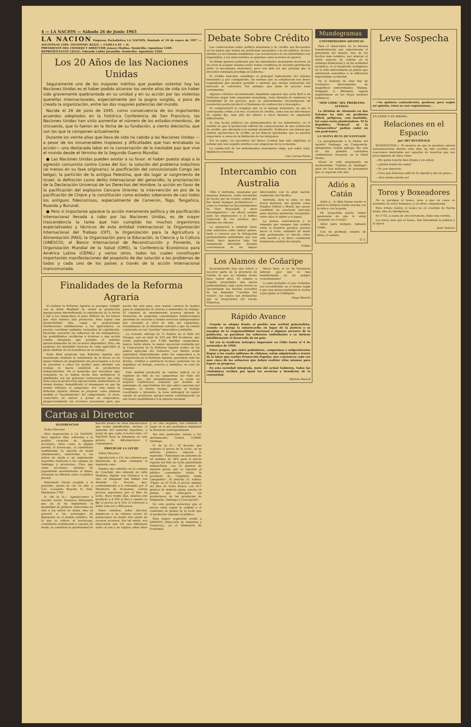4 — LA NACION — Sábado 26 de Junio 1965
LA NACION Empresa Periodística LA NACION, fundada el 14 de enero de 1917 — AGUSTINAS 1269. TELEFONO: 82222 — CASILLA 81 — D.
PRESIDENTE DEL CONSEJO Y DIRECTOR: Jenaro Medina. Domicilio: Agustinas 1269.
REPRESENTANTE LEGAL: Eduardo Labbé Jaramillo. Domicilio: Agustinas 1269.
Los 20 Años de las Naciones Unidas
Seguramente uno de los mayores méritos que puedan ostentar hoy las Naciones Unidas es el haber podido alcanzar los veinte años de vida sin haber sido gravemente quebrantada en su unidad y en su acción por las violentas querellas internacionales, especialmente por la pugna surgida, a poco de creada la organización, entre las dos mayores potencias del mundo.
Nacida el 26 de junio de 1945, como consecuencia de los importantes acuerdos adoptados en la histórica Conferencia de San Francisco, las Naciones Unidas han visto aumentar el número de los estados-miembros, de cincuenta, que lo fueron en la fecha de su fundación, a ciento dieciocho, que son los que la componen actualmente.
Durante los veinte años que lleva de vida ha cabido a las Naciones Unidas —a pesar de los innumerables tropiezos y dificultades que han entrabado su acción— una destacada labor en la conservación de la inestable paz que vive el mundo desde el término de la Segunda Guerra Mundial.
● Las Naciones Unidas pueden anotar a su favor: el haber puesto atajo a la agresión comunista contra Corea del Sur; la solución del problema indochino (al menos en su fase originaria); la pacificación del convulsionado Congo (ex belga); la partición de la antigua Palestina, que dio lugar al surgimiento de Israel; la definición como delito internacional del genocidio; la proclamación de la Declaración Universal de los Derechos del Hombre; la acción en favor de la pacificación del explosivo Cercano Oriente; la intervención en pro de la pacificación de Chipre y la constitución como estados soberanos de casi todos los antiguos fideicomisos, especialmente de Camerún, Togo, Tangañica, Ruanda y Burundi.
● Pero si importante aparece la acción meramente política y de pacificación internacional llevada a cabo por las Naciones Unidas, es de mayor trascendencia la tarea que han cumplido los muchos organismos especializados y técnicos de esta entidad internacional: la Organización Internacional del Trabajo (OIT), la Organización para la Agricultura y Alimentación (FAO); la Organización para la Educación, la Ciencia y la Cultura (UNESCO); el Banco Internacional de Reconstrucción y Fomento, la Organización Mundial de la Salud (OMS), la Conferencia Económica para América Latina (CEPAL) y varios otros, todos los cuales constituyen importantes manifestaciones del propósito de dar solución a los problemas de todos y cada uno de los países a través de la acción internacional mancomunada.
Finalidades de la Reforma Agraria
Al realizar la Reforma Agraria se persigue cumplir con la doble finalidad de elevar la producción agropecuaria intensificando la explotación de la tierra y dar a los campesinos el justo disfrute de los bienes que ellos mismos han producido. Para lograr una productividad alta, capaz de proporcionar retribuciones satisfactorias a los agricultores, es preciso coordinar unidades racionales de explotación, haciendo concurrir los esfuerzos de los trabajadores, las posibilidades crediticias y técnicas a una acción común integrada que permita el máximo aprovechamiento de los recursos disponibles. Esto, sin perjuicio del inviolable derecho de cada agricultor al pleno disfrute de los beneficios de su trabajo.
Sería fatal propiciar una Reforma Agraria que meramente alentara la subdivisión de la tierra en un mayor número de propietarios sin preocuparse a la vez de procurar a estos los medios para afrontar con ventaja su nueva condición de productores independientes. En el momento que sucediera algo semejante no se habría hecho sino multiplicar el minifundio con las gravosas consecuencias que éste tiene para la producción agropecuaria, manteniendo, al mismo tiempo, inmodificado el desamparo en que ha venido viviendo el campesino. Por esta razón la Reforma Agraria chilena se propone como primera medida el "asentamiento" del campesinado, es decir, convertirlo de obrero a jornal en empresario, proporcionándole los recursos necesarios para que pueda dar este paso, aun cuando carezca de medios para la adquisición de tierras y materiales de trabajo. El régimen de asentamiento acarrea además la formación de pequeñas comunidades habitacionales provistas de escuelas y demás servicios indispensables que elevarán el nivel de vida del campesino, rescatándolo de la inhumana soledad a que ha estado condenado en sus "pueblas" miserables y aisladas.
La reciente entrega de 11 fundos en el Valle del Choapa, con un total de 253 mil 394 hectáreas, que serán explotadas por 1.300 familias campesinas, marca, hasta ahora, la mayor operación realizada por la Corporación de la Reforma Agraria dentro de los planes agrícolas del Gobierno. Los fundos serán explotados bilateralmente entre los campesinos y la Corporación de la Reforma Agraria, aportando ésta las tierras, créditos y asistencia técnica, poniendo los ex inquilinos su trabajo, enseres y animales, en caso de tenerlos.
Esta medida producirá un cambio radical en el régimen de vida de los campesinos del Valle del Choapa, que, casi automáticamente se verán en mejores condiciones, teniendo por delante un panorama de expectativas del que antes carecían por completo. Al mismo tiempo, gracias al trabajo coordinado e intensivo, la zona entregará un mayor caudal de productos agropecuarios contribuyendo en sus reales posibilidades a la riqueza nacional.
Cartas al Director
SUGERENCIAS
Señor Director:
Hice sugerencias a LA NACION, hace algunos días, referente a la posible creación de algunas secciones, tales como la página juvenil, el horóscopo, el consultorio sentimental, la canción de moda (diariamente), entrevistas a los astros de moda y un suplemento deportivo dedicado a los equipos de Santiago y provincias. Creo que estas secciones, además de popularizar enormemente el diario, elevarían su difusión entre el público juvenil.
Esperando buena acogida a la presente, queda de Ud. su atto. y S.S.: Leonardo Repetto P., Gral. Mackenna 1749.
N. DE la D.— Agradecemos a nuestro lector. Podemos informarle que ya se ha implantado la modalidad de publicar entrevistas no sólo a los astros de moda, sino en general a los personajes de figuración en el mundo artístico. En lo que se refiere al horóscopo, consultorio sentimental y canción de moda, se considera la oportunidad de hacerlo dentro de otras innovaciones que serán planificadas, incluso el aumento del material deportivo, a pesar de que como el lector sabe, LA NACION lleva la delantera en este género de informaciones y comentarios.
PRECIO DE LA LECHE
Señor Director:
Agradecería a Ud. me aclarara por intermedio de estas columnas el siguiente caso:
Existen dos establos en la comuna de Conchalí, uno ubicado en calle Emiliano Zapata con Guanaco y el otro en Diagonal San Rafael con Avenida La Serena, que, contrariamente a lo ordenado por el Ministerio de Economía, cobran precios superiores por el litro de leche. Hace veinte días, alzaron este producto a $ 350 el litro y cuando se fijó el precio en $ 310, lo volvieron a subir, esta vez a 400 pesos.
Estos establos, señor director, abastecen a un extenso sector de poblaciones en donde vive gente de escasos recursos. Por tal razón, nos interesaría que Ud. nos informara sobre si son o no legales estas alzas y, en caso negativo, nos señalara el lugar en el que podríamos implantar la denuncia correspondiente.
Sin otro particular, saluda a Ud. atentamente; Carnet 114540. Santiago.
N. de la D.— El decreto que reajustó el precio de la leche, en su artículo primero expresa lo siguiente: "Autorízase un aumento de un máximo de 24% para el precio vigente del litro de leche pasterizada embotellada, con 25 gramos de materia grasa, que se expende al público consumidor desde la provincia de Coquimbo hasta Llanquihue". El artículo 2º, señala: "Fíjase en Eº 0.30 el precio mínimo del litro de leche fresca, con 33.7 gramos de materia grasa, puesta en planta, que entreguen los productores de las provincias de Valparaíso, Santiago y Concepción".
De esto podría deducirse que el precio varía según la calidad y el contenido de grasas de la leche que el productor expende al público.
Para mayor seguridad acuda a DIRINCO (Dirección de Industria y Comercio), en el Ministerio de Economía.
Debate Sobre Crédito
Las controversias sobre política monetaria y de crédito son frecuentes en los países que tratan los problemas nacionales a la luz pública. Ocurre distinto en los Estados totalitarios. Las resoluciones de las autoridades son inapelables, y los antecedentes se guardan como secretos de guerra.
No faltan quienes sostienen que las autoridades monetarias incurren en un error al aceptar debates sobre temas crediticios de decisiva gravitación sobre el mecanismo monetario; pero son más los que piensan que la discusión razonada prestigia al Gobierno.
El crédito bancario constituye el principal instrumento del sistema monetario y, por consiguiente, las normas que se establezcan son llaves reguladoras que pueden permitir o atenuar que ciertas tendencias del mercado se concreten. Por ejemplo, que alzas de precios sean consumadas.
Algunos criterios excesivamente simplistas suponen que sería fácil a un Gobierno negar toda expansión monetaria, como fórmula de mantener la estabilidad de los precios; pero en determinadas circunstancias tal resolución podría producir el fenómeno de contracción y desempleo.
Se comprenderá lo complejo que es el manejo monetario, ya que le corresponde evitar, a la vez, el exceso de crédito, como son las inversiones de capital fijo, más allá del ahorro u otros factores de expansión inflacionaria.
Se han hecho públicos los planteamientos de los industriales, en el sentido de que la producción sufriría las consecuencias de una restricción de crédito, que afectaría a su normal desarrollo. Sostienen con alarma que existen operaciones de crédito en los Bancos aprobadas, que no pueden negociarse a causa de la limitación de los márgenes.
Por su parte, los ejecutivos del Banco Central han sido explícitos al señalar que han seguido atentos a las exigencias de la economía.
La conducción de los instrumentos monetarios exige, por sobre todo, vigilancia y mesura.
Luis Correa Prieto
Intercambio con Australia
Chile y Australia, separadas por inmensa distancia, están vinculadas de hecho por un océano común que fue desde tiempos prehistóricos —como lo revelan los descubrimientos de Thor Heyerdahl y otros investigadores— un eficaz camino para las migraciones y el tráfico comercial de los pueblos que habitan sus riberas.
La aspiración a entablar lazos más estrechos entre ambos países, dada a conocer por la delegación parlamentaria australiana que nos visitó, hace aparecer bajo luz sumamente favorable nuestra conveniencia de un mayor intercambio con la gran nación-continente del Pacífico.
Australia, bien se sabe, es una tierra inmensa, tan grande como Estados Unidos o Brasil, que puede constituir un excelente mercado para muchos productos nacionales, entre ellos el salitre y el papel.
La mutua conveniencia y la simpatía que siempre han sentido entre sí nuestros pueblos, pueden hacer el resto, soldando de modo más permanente el vínculo entre esta nación y el único continente totalmente austral del mundo.
Folibio
Los Alamos de Coñaripe
Recientemente tuve que volver a recorrer parte de la provincia de Cautín, la que no visitaba desde hace varios años. El camino a Liquiñe presentaba una nueva particularidad; cada cierto trecho se encontraban las huellas recientes de las llamadas "corridas del volcán", las cuales son avalanchas que se desprenden del volcán Villarrica.
Ahora bien, si es un fenómeno natural, ¿por qué se han transformado en un peligro recientemente?
Lo más probable es que Coñaripe sea reconstruido en el mismo lugar y que una nueva avalancha lo vuelva a precipitar al Calafquén.
Hugo Bianchi
Rápido Avance
Cuando se adopta frente al pueblo una actitud paternalista, cuando se otorga la misericordia en lugar de la justicia y se margina de la responsabilidad nacional a algunos sectores de la población, se paralizan los esfuerzos individuales y se detiene infaliblemente el desarrollo de un país.
Tal era la tradición letárgica imperante en Chile hasta el 4 de noviembre de 1964.
Estos grupos, que entre pobladores, campesinos y subproletarios llegan a los cuatro millones de chilenos, están adquiriendo a través de la labor que realiza Promoción Popular, una conciencia cada vez más clara de los esfuerzos que deben realizar ellos mismos para lograr su progreso.
En esta sociedad integrada, meta del actual Gobierno, todos los ciudadanos reciben por igual los servicios y beneficios de la comunidad.
Patricia Darech
Mundogramas
UNIVERSIDADES ASIATICAS
Para el observador de la intensa transformación que experimenta el panorama del mundo, uno de los hechos más notables, por abarcar el doble aspecto de cambio en la estampa tradicional y en las actitudes mentales, es el desarrollo vertiginoso de la vida universitaria en países que estuvieron sometidos a la influencia imperialista occidental.
En el Sudeste de Asia hay un verdadero florecimiento de magníficas universidades. Malaya, Singapur y Birmania siguen inspirándose en los viejos modelos británicos.
"NEW LOOK" DEL PROBLEMA ALEMAN
La división de Alemania en dos Estados ha sido un problema difícil, peligroso, casi insoluble, tal como venía planteándose. Ni la República "Federal" ni la "Democrática" podían ceder en sus posiciones.
LA NUEVA RUTA DE SANTIAGO
La peregrinación a la tumba del Apóstol Santiago, en Compostela, antiquísima ciudad gallega, fue una de las grandes corrientes civilizadoras europeas en la Edad Media.
Ahora se está preparando un modernísimo "Camino de Santiago", para los dos millones de peregrinos que se esperan este año.
Adiós a Catán
Adiós y... le diría buena suerte si usted no hubiera tenido mucha con la vida y con la gente.
Mi despedida puede tomar apariencia de que le estoy "pegando en el suelo".
Adiós para siempre, taimado Catán.
Con un profundo suspiro de alivio, lo saluda,
G. L.
Leve Sospecha
—No quisiera contradecirlo, profesor, pero según mi opinión, éstos no son vegetarianos...
EN SERIO Y EN BROMA:
Relaciones en el Espacio
por ART BUCHWALD
WASHINGTON.— El anuncio de que la aventura sideral norteamericana durará ocho días, ha sido recibido con reacciones mezcladas por aquellos de nosotros que nos preocupamos de tales cosas.
—Me gusta tenerla bien limpia y en orden.
—¿Quién tendió mi cama?
—Yo, por supuesto.
—Creo que debemos salir de la cápsula y dar un paseo...
—¡Eso mismo pienso yo!
Toros y Boxeadores
No se persigue al boxeo, pese a que en casos es asesinato de seres humanos, y en otros componenda.
Para Arturo Godoy, el boxeo no es cuestión de fuerza bruta, sino de inteligencia.
En 1732, a causa de otro terremoto, hubo una corrida.
Los toros, más que el boxeo, han fomentado la pintura y la ópera.
Juan Tedesco